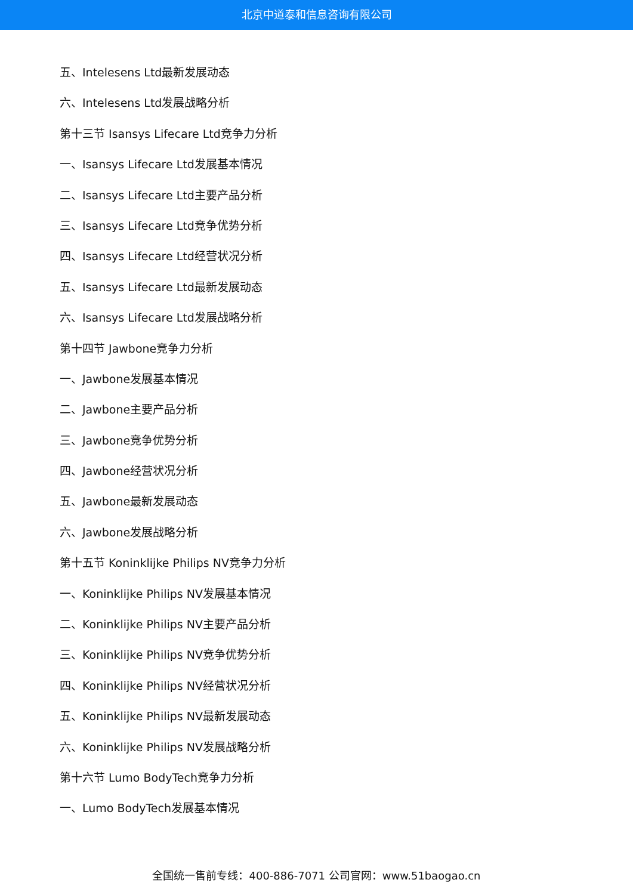北京中道泰和信息咨询有限公司
五、Intelesens Ltd最新发展动态
六、Intelesens Ltd发展战略分析
第十三节 Isansys Lifecare Ltd竞争力分析
一、Isansys Lifecare Ltd发展基本情况
二、Isansys Lifecare Ltd主要产品分析
三、Isansys Lifecare Ltd竞争优势分析
四、Isansys Lifecare Ltd经营状况分析
五、Isansys Lifecare Ltd最新发展动态
六、Isansys Lifecare Ltd发展战略分析
第十四节 Jawbone竞争力分析
一、Jawbone发展基本情况
二、Jawbone主要产品分析
三、Jawbone竞争优势分析
四、Jawbone经营状况分析
五、Jawbone最新发展动态
六、Jawbone发展战略分析
第十五节 Koninklijke Philips NV竞争力分析
一、Koninklijke Philips NV发展基本情况
二、Koninklijke Philips NV主要产品分析
三、Koninklijke Philips NV竞争优势分析
四、Koninklijke Philips NV经营状况分析
五、Koninklijke Philips NV最新发展动态
六、Koninklijke Philips NV发展战略分析
第十六节 Lumo BodyTech竞争力分析
一、Lumo BodyTech发展基本情况
全国统一售前专线：400-886-7071 公司官网：www.51baogao.cn